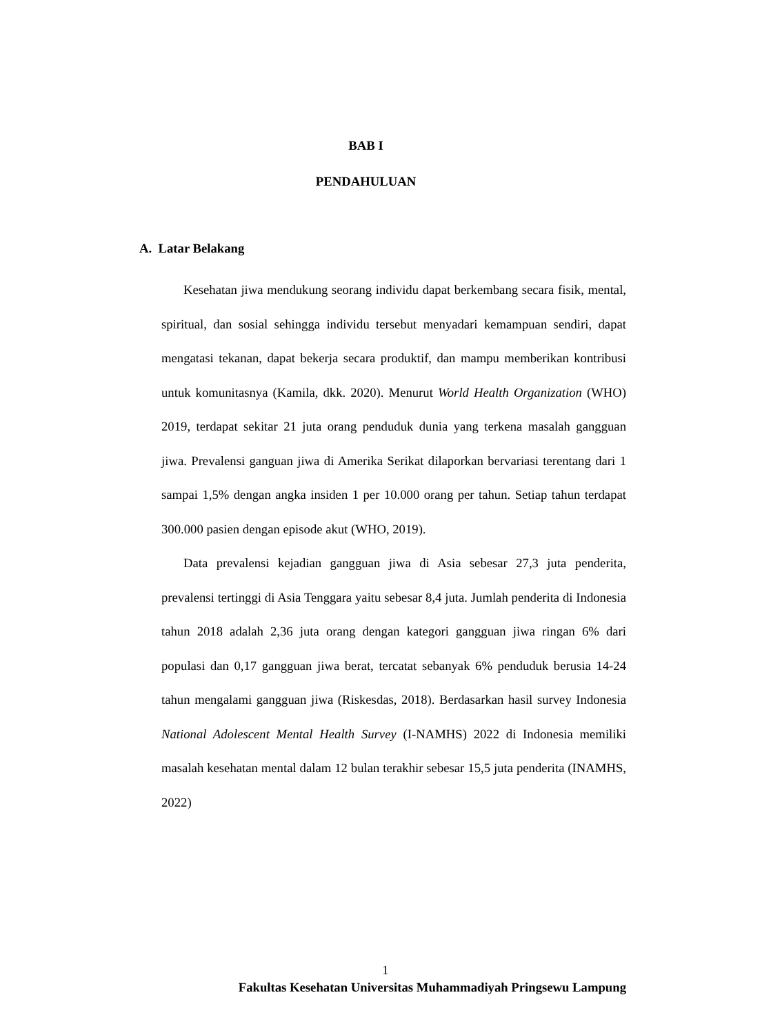BAB I
PENDAHULUAN
A. Latar Belakang
Kesehatan jiwa mendukung seorang individu dapat berkembang secara fisik, mental, spiritual, dan sosial sehingga individu tersebut menyadari kemampuan sendiri, dapat mengatasi tekanan, dapat bekerja secara produktif, dan mampu memberikan kontribusi untuk komunitasnya (Kamila, dkk. 2020). Menurut World Health Organization (WHO) 2019, terdapat sekitar 21 juta orang penduduk dunia yang terkena masalah gangguan jiwa. Prevalensi ganguan jiwa di Amerika Serikat dilaporkan bervariasi terentang dari 1 sampai 1,5% dengan angka insiden 1 per 10.000 orang per tahun. Setiap tahun terdapat 300.000 pasien dengan episode akut (WHO, 2019).
Data prevalensi kejadian gangguan jiwa di Asia sebesar 27,3 juta penderita, prevalensi tertinggi di Asia Tenggara yaitu sebesar 8,4 juta. Jumlah penderita di Indonesia tahun 2018 adalah 2,36 juta orang dengan kategori gangguan jiwa ringan 6% dari populasi dan 0,17 gangguan jiwa berat, tercatat sebanyak 6% penduduk berusia 14-24 tahun mengalami gangguan jiwa (Riskesdas, 2018). Berdasarkan hasil survey Indonesia National Adolescent Mental Health Survey (I-NAMHS) 2022 di Indonesia memiliki masalah kesehatan mental dalam 12 bulan terakhir sebesar 15,5 juta penderita (INAMHS, 2022)
1
Fakultas Kesehatan Universitas Muhammadiyah Pringsewu Lampung